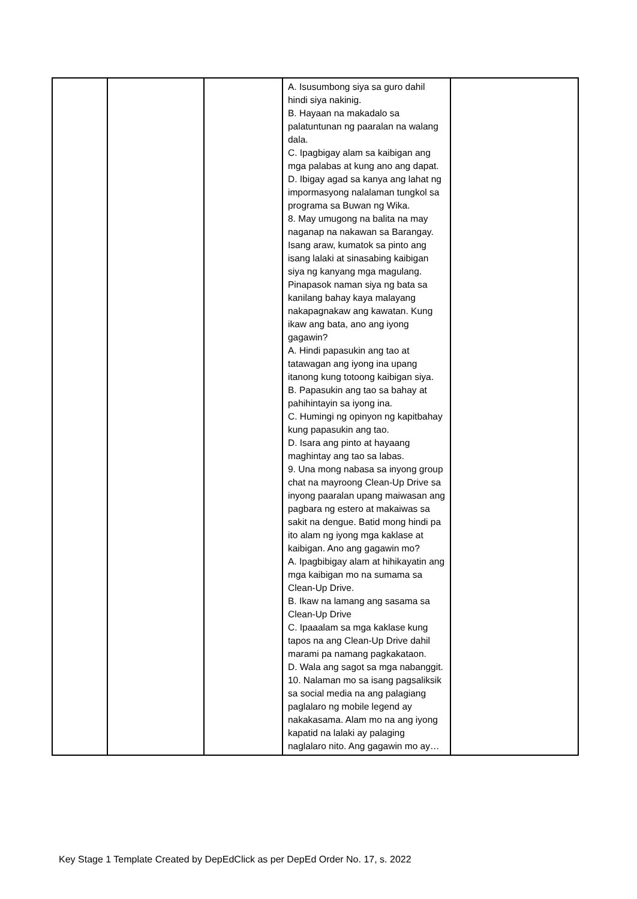| | | | A. Isusumbong siya sa guro dahil hindi siya nakinig. B. Hayaan na makadalo sa palatuntunan ng paaralan na walang dala. C. Ipagbigay alam sa kaibigan ang mga palabas at kung ano ang dapat. D. Ibigay agad sa kanya ang lahat ng impormasyong nalalaman tungkol sa programa sa Buwan ng Wika. 8. May umugong na balita na may naganap na nakawan sa Barangay. Isang araw, kumatok sa pinto ang isang lalaki at sinasabing kaibigan siya ng kanyang mga magulang. Pinapasok naman siya ng bata sa kanilang bahay kaya malayang nakapagnakaw ang kawatan. Kung ikaw ang bata, ano ang iyong gagawin? A. Hindi papasukin ang tao at tatawagan ang iyong ina upang itanong kung totoong kaibigan siya. B. Papasukin ang tao sa bahay at pahihintayin sa iyong ina. C. Humingi ng opinyon ng kapitbahay kung papasukin ang tao. D. Isara ang pinto at hayaang maghintay ang tao sa labas. 9. Una mong nabasa sa inyong group chat na mayroong Clean-Up Drive sa inyong paaralan upang maiwasan ang pagbara ng estero at makaiwas sa sakit na dengue. Batid mong hindi pa ito alam ng iyong mga kaklase at kaibigan. Ano ang gagawin mo? A. Ipagbibigay alam at hihikayatin ang mga kaibigan mo na sumama sa Clean-Up Drive. B. Ikaw na lamang ang sasama sa Clean-Up Drive C. Ipaaalam sa mga kaklase kung tapos na ang Clean-Up Drive dahil marami pa namang pagkakataon. D. Wala ang sagot sa mga nabanggit. 10. Nalaman mo sa isang pagsaliksik sa social media na ang palagiang paglalaro ng mobile legend ay nakakasama. Alam mo na ang iyong kapatid na lalaki ay palaging naglalaro nito. Ang gagawin mo ay… | |
Key Stage 1 Template Created by DepEdClick as per DepEd Order No. 17, s. 2022